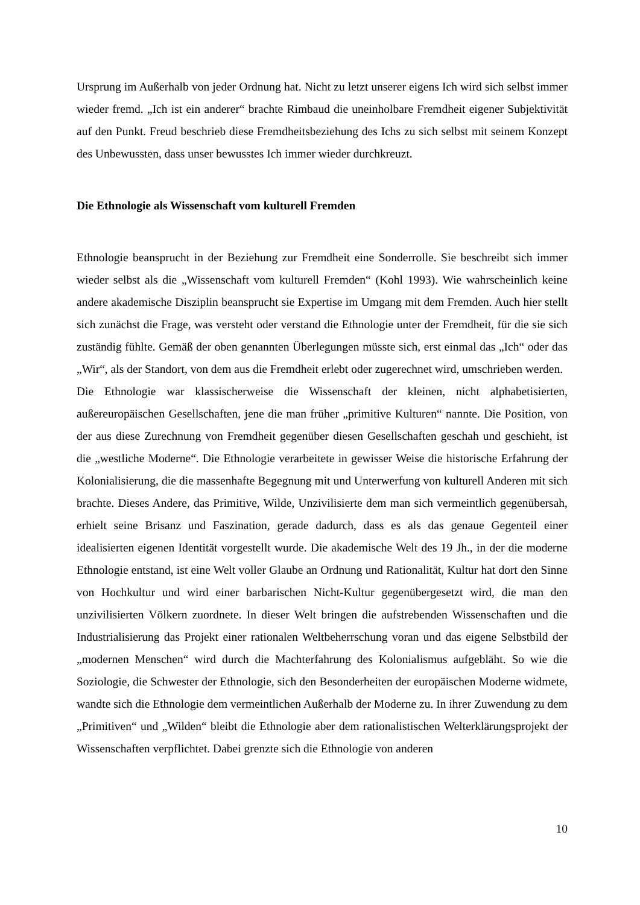Ursprung im Außerhalb von jeder Ordnung hat. Nicht zu letzt unserer eigens Ich wird sich selbst immer wieder fremd. „Ich ist ein anderer“ brachte Rimbaud die uneinholbare Fremdheit eigener Subjektivität auf den Punkt. Freud beschrieb diese Fremdheitsbeziehung des Ichs zu sich selbst mit seinem Konzept des Unbewussten, dass unser bewusstes Ich immer wieder durchkreuzt.
Die Ethnologie als Wissenschaft vom kulturell Fremden
Ethnologie beansprucht in der Beziehung zur Fremdheit eine Sonderrolle. Sie beschreibt sich immer wieder selbst als die „Wissenschaft vom kulturell Fremden“ (Kohl 1993). Wie wahrscheinlich keine andere akademische Disziplin beansprucht sie Expertise im Umgang mit dem Fremden. Auch hier stellt sich zunächst die Frage, was versteht oder verstand die Ethnologie unter der Fremdheit, für die sie sich zuständig fühlte. Gemäß der oben genannten Überlegungen müsste sich, erst einmal das „Ich“ oder das „Wir“, als der Standort, von dem aus die Fremdheit erlebt oder zugerechnet wird, umschrieben werden.
Die Ethnologie war klassischerweise die Wissenschaft der kleinen, nicht alphabetisierten, außereuropäischen Gesellschaften, jene die man früher „primitive Kulturen“ nannte. Die Position, von der aus diese Zurechnung von Fremdheit gegenüber diesen Gesellschaften geschah und geschieht, ist die „westliche Moderne“. Die Ethnologie verarbeitete in gewisser Weise die historische Erfahrung der Kolonialisierung, die die massenhafte Begegnung mit und Unterwerfung von kulturell Anderen mit sich brachte. Dieses Andere, das Primitive, Wilde, Unzivilisierte dem man sich vermeintlich gegenübersah, erhielt seine Brisanz und Faszination, gerade dadurch, dass es als das genaue Gegenteil einer idealisierten eigenen Identität vorgestellt wurde. Die akademische Welt des 19 Jh., in der die moderne Ethnologie entstand, ist eine Welt voller Glaube an Ordnung und Rationalität, Kultur hat dort den Sinne von Hochkultur und wird einer barbarischen Nicht-Kultur gegenübergesetzt wird, die man den unzivilisierten Völkern zuordnete. In dieser Welt bringen die aufstrebenden Wissenschaften und die Industrialisierung das Projekt einer rationalen Weltbeherrschung voran und das eigene Selbstbild der „modernen Menschen“ wird durch die Machterfahrung des Kolonialismus aufgebläht. So wie die Soziologie, die Schwester der Ethnologie, sich den Besonderheiten der europäischen Moderne widmete, wandte sich die Ethnologie dem vermeintlichen Außerhalb der Moderne zu. In ihrer Zuwendung zu dem „Primitiven“ und „Wilden“ bleibt die Ethnologie aber dem rationalistischen Welterklärungsprojekt der Wissenschaften verpflichtet. Dabei grenzte sich die Ethnologie von anderen
10